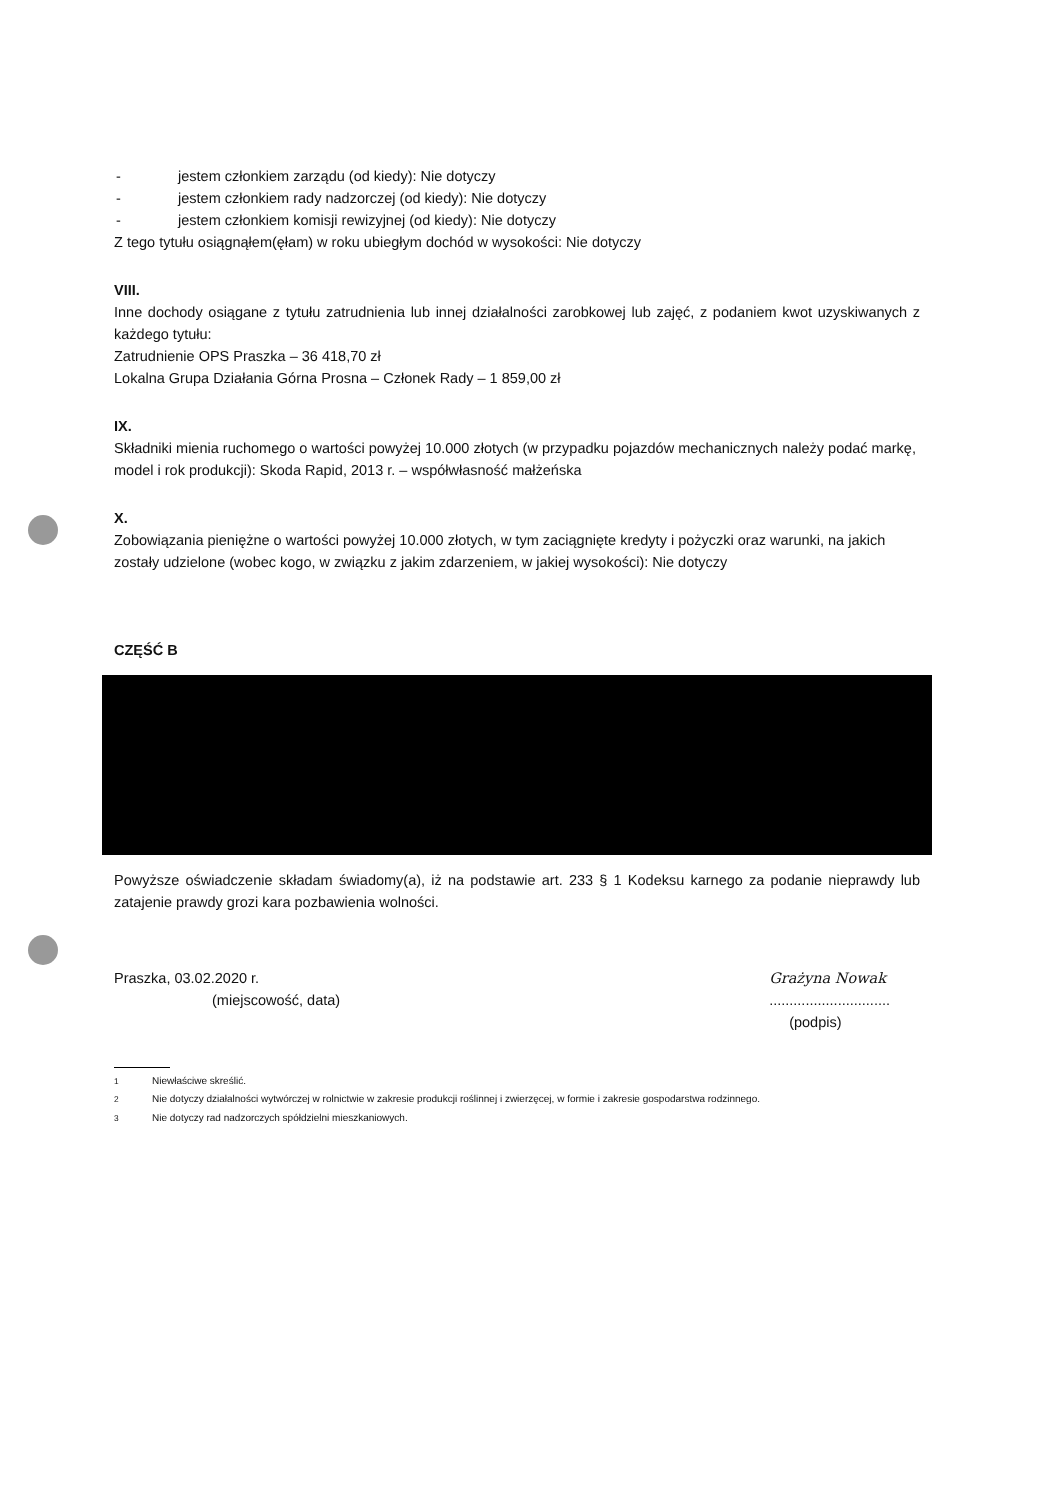- jestem członkiem zarządu (od kiedy): Nie dotyczy
- jestem członkiem rady nadzorczej (od kiedy): Nie dotyczy
- jestem członkiem komisji rewizyjnej (od kiedy): Nie dotyczy
Z tego tytułu osiągnąłem(ęłam) w roku ubiegłym dochód w wysokości: Nie dotyczy
VIII.
Inne dochody osiągane z tytułu zatrudnienia lub innej działalności zarobkowej lub zajęć, z podaniem kwot uzyskiwanych z każdego tytułu:
Zatrudnienie OPS Praszka – 36 418,70 zł
Lokalna Grupa Działania Górna Prosna – Członek Rady – 1 859,00 zł
IX.
Składniki mienia ruchomego o wartości powyżej 10.000 złotych (w przypadku pojazdów mechanicznych należy podać markę, model i rok produkcji): Skoda Rapid, 2013 r. – współwłasność małżeńska
X.
Zobowiązania pieniężne o wartości powyżej 10.000 złotych, w tym zaciągnięte kredyty i pożyczki oraz warunki, na jakich zostały udzielone (wobec kogo, w związku z jakim zdarzeniem, w jakiej wysokości): Nie dotyczy
CZĘŚĆ B
Powyższe oświadczenie składam świadomy(a), iż na podstawie art. 233 § 1 Kodeksu karnego za podanie nieprawdy lub zatajenie prawdy grozi kara pozbawienia wolności.
Praszka, 03.02.2020 r.
(miejscowość, data)
Grażyna Nowak
..............................
(podpis)
<sup>1</sup> Niewłaściwe skreślić.
<sup>2</sup> Nie dotyczy działalności wytwórczej w rolnictwie w zakresie produkcji roślinnej i zwierzęcej, w formie i zakresie gospodarstwa rodzinnego.
<sup>3</sup> Nie dotyczy rad nadzorczych spółdzielni mieszkaniowych.